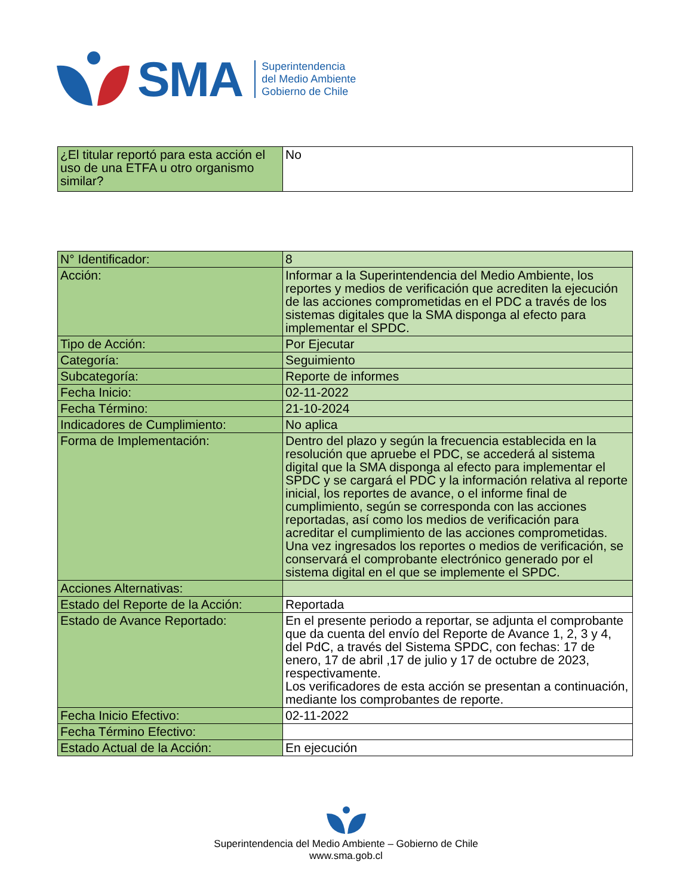SMA
Superintendencia
del Medio Ambiente
Gobierno de Chile
| ¿El titular reportó para esta acción el uso de una ETFA u otro organismo similar? | No |
| N° Identificador: | 8 |
| Acción: | Informar a la Superintendencia del Medio Ambiente, los reportes y medios de verificación que acrediten la ejecución de las acciones comprometidas en el PDC a través de los sistemas digitales que la SMA disponga al efecto para implementar el SPDC. |
| Tipo de Acción: | Por Ejecutar |
| Categoría: | Seguimiento |
| Subcategoría: | Reporte de informes |
| Fecha Inicio: | 02-11-2022 |
| Fecha Término: | 21-10-2024 |
| Indicadores de Cumplimiento: | No aplica |
| Forma de Implementación: | Dentro del plazo y según la frecuencia establecida en la resolución que apruebe el PDC, se accederá al sistema digital que la SMA disponga al efecto para implementar el SPDC y se cargará el PDC y la información relativa al reporte inicial, los reportes de avance, o el informe final de cumplimiento, según se corresponda con las acciones reportadas, así como los medios de verificación para acreditar el cumplimiento de las acciones comprometidas. Una vez ingresados los reportes o medios de verificación, se conservará el comprobante electrónico generado por el sistema digital en el que se implemente el SPDC. |
| Acciones Alternativas: | |
| Estado del Reporte de la Acción: | Reportada |
| Estado de Avance Reportado: | En el presente periodo a reportar, se adjunta el comprobante que da cuenta del envío del Reporte de Avance 1, 2, 3 y 4, del PdC, a través del Sistema SPDC, con fechas: 17 de enero, 17 de abril ,17 de julio y 17 de octubre de 2023, respectivamente. Los verificadores de esta acción se presentan a continuación, mediante los comprobantes de reporte. |
| Fecha Inicio Efectivo: | 02-11-2022 |
| Fecha Término Efectivo: | |
| Estado Actual de la Acción: | En ejecución |
Superintendencia del Medio Ambiente – Gobierno de Chile
www.sma.gob.cl